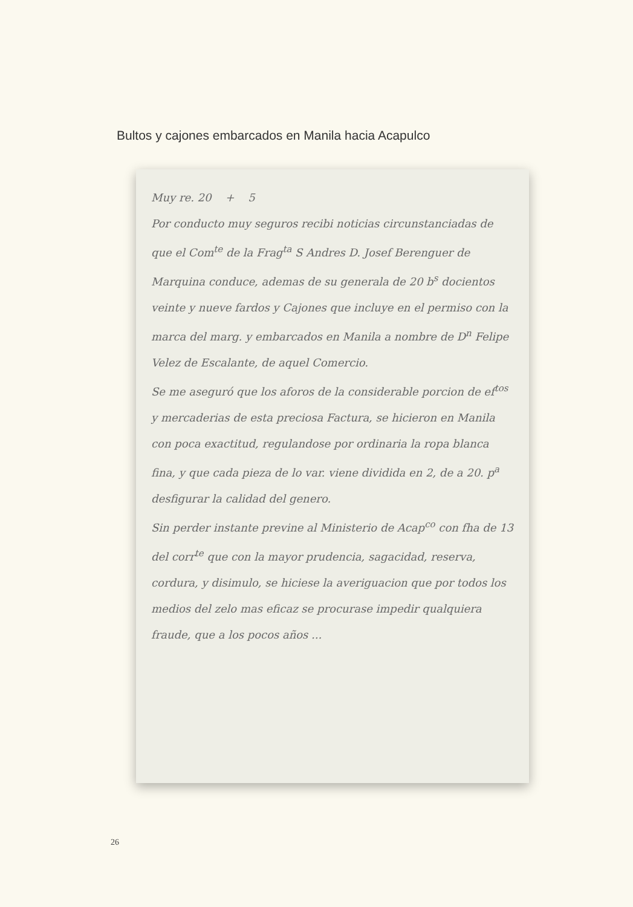Bultos y cajones embarcados en Manila hacia Acapulco
Muy re. 20 + 5
Por conducto muy seguros recibi noticias circunstanciadas de que el Com<sup>te</sup> de la Frag<sup>ta</sup> S Andres D. Josef Berenguer de Marquina conduce, ademas de su generala de 20 b<sup>s</sup> docientos veinte y nueve fardos y Cajones que incluye en el permiso con la marca del marg. y embarcados en Manila a nombre de D<sup>n</sup> Felipe Velez de Escalante, de aquel Comercio.
Se me aseguró que los aforos de la considerable porcion de ef<sup>tos</sup> y mercaderias de esta preciosa Factura, se hicieron en Manila con poca exactitud, regulandose por ordinaria la ropa blanca fina, y que cada pieza de lo var. viene dividida en 2, de a 20. p<sup>a</sup> desfigurar la calidad del genero.
Sin perder instante previne al Ministerio de Acap<sup>co</sup> con fha de 13 del corr<sup>te</sup> que con la mayor prudencia, sagacidad, reserva, cordura, y disimulo, se hiciese la averiguacion que por todos los medios del zelo mas eficaz se procurase impedir qualquiera fraude, que a los pocos años ...
26